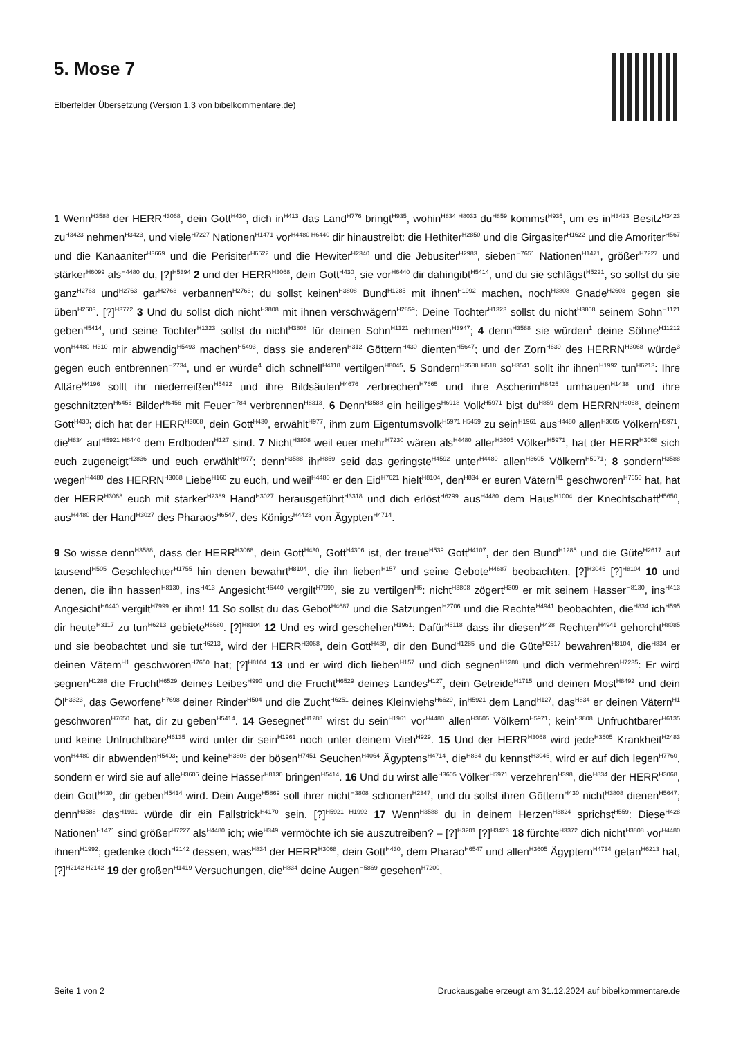5. Mose 7
Elberfelder Übersetzung (Version 1.3 von bibelkommentare.de)
1 Wenn<sup>H3588</sup> der HERR<sup>H3068</sup>, dein Gott<sup>H430</sup>, dich in<sup>H413</sup> das Land<sup>H776</sup> bringt<sup>H935</sup>, wohin<sup>H834 H8033</sup> du<sup>H859</sup> kommst<sup>H935</sup>, um es in<sup>H3423</sup> Besitz<sup>H3423</sup> zu<sup>H3423</sup> nehmen<sup>H3423</sup>, und viele<sup>H7227</sup> Nationen<sup>H1471</sup> vor<sup>H4480 H6440</sup> dir hinaustreibt: die Hethiter<sup>H2850</sup> und die Girgasiter<sup>H1622</sup> und die Amoriter<sup>H567</sup> und die Kanaaniter<sup>H3669</sup> und die Perisiter<sup>H6522</sup> und die Hewiter<sup>H2340</sup> und die Jebusiter<sup>H2983</sup>, sieben<sup>H7651</sup> Nationen<sup>H1471</sup>, größer<sup>H7227</sup> und stärker<sup>H6099</sup> als<sup>H4480</sup> du, [?]<sup>H5394</sup> 2 und der HERR<sup>H3068</sup>, dein Gott<sup>H430</sup>, sie vor<sup>H6440</sup> dir dahingibt<sup>H5414</sup>, und du sie schlägst<sup>H5221</sup>, so sollst du sie ganz<sup>H2763</sup> und<sup>H2763</sup> gar<sup>H2763</sup> verbannen<sup>H2763</sup>; du sollst keinen<sup>H3808</sup> Bund<sup>H1285</sup> mit ihnen<sup>H1992</sup> machen, noch<sup>H3808</sup> Gnade<sup>H2603</sup> gegen sie üben<sup>H2603</sup>. [?]<sup>H3772</sup> 3 Und du sollst dich nicht<sup>H3808</sup> mit ihnen verschwägern<sup>H2859</sup>: Deine Tochter<sup>H1323</sup> sollst du nicht<sup>H3808</sup> seinem Sohn<sup>H1121</sup> geben<sup>H5414</sup>, und seine Tochter<sup>H1323</sup> sollst du nicht<sup>H3808</sup> für deinen Sohn<sup>H1121</sup> nehmen<sup>H3947</sup>; 4 denn<sup>H3588</sup> sie würden<sup>1</sup> deine Söhne<sup>H11212</sup> von<sup>H4480 H310</sup> mir abwendig<sup>H5493</sup> machen<sup>H5493</sup>, dass sie anderen<sup>H312</sup> Göttern<sup>H430</sup> dienten<sup>H5647</sup>; und der Zorn<sup>H639</sup> des HERRN<sup>H3068</sup> würde<sup>3</sup> gegen euch entbrennen<sup>H2734</sup>, und er würde<sup>4</sup> dich schnell<sup>H4118</sup> vertilgen<sup>H8045</sup>. 5 Sondern<sup>H3588 H518</sup> so<sup>H3541</sup> sollt ihr ihnen<sup>H1992</sup> tun<sup>H6213</sup>: Ihre Altäre<sup>H4196</sup> sollt ihr niederreißen<sup>H5422</sup> und ihre Bildsäulen<sup>H4676</sup> zerbrechen<sup>H7665</sup> und ihre Ascherim<sup>H8425</sup> umhauen<sup>H1438</sup> und ihre geschnitzten<sup>H6456</sup> Bilder<sup>H6456</sup> mit Feuer<sup>H784</sup> verbrennen<sup>H8313</sup>. 6 Denn<sup>H3588</sup> ein heiliges<sup>H6918</sup> Volk<sup>H5971</sup> bist du<sup>H859</sup> dem HERRN<sup>H3068</sup>, deinem Gott<sup>H430</sup>; dich hat der HERR<sup>H3068</sup>, dein Gott<sup>H430</sup>, erwählt<sup>H977</sup>, ihm zum Eigentumsvolk<sup>H5971 H5459</sup> zu sein<sup>H1961</sup> aus<sup>H4480</sup> allen<sup>H3605</sup> Völkern<sup>H5971</sup>, die<sup>H834</sup> auf<sup>H5921 H6440</sup> dem Erdboden<sup>H127</sup> sind. 7 Nicht<sup>H3808</sup> weil euer mehr<sup>H7230</sup> wären als<sup>H4480</sup> aller<sup>H3605</sup> Völker<sup>H5971</sup>, hat der HERR<sup>H3068</sup> sich euch zugeneigt<sup>H2836</sup> und euch erwählt<sup>H977</sup>; denn<sup>H3588</sup> ihr<sup>H859</sup> seid das geringste<sup>H4592</sup> unter<sup>H4480</sup> allen<sup>H3605</sup> Völkern<sup>H5971</sup>; 8 sondern<sup>H3588</sup> wegen<sup>H4480</sup> des HERRN<sup>H3068</sup> Liebe<sup>H160</sup> zu euch, und weil<sup>H4480</sup> er den Eid<sup>H7621</sup> hielt<sup>H8104</sup>, den<sup>H834</sup> er euren Vätern<sup>H1</sup> geschworen<sup>H7650</sup> hat, hat der HERR<sup>H3068</sup> euch mit starker<sup>H2389</sup> Hand<sup>H3027</sup> herausgeführt<sup>H3318</sup> und dich erlöst<sup>H6299</sup> aus<sup>H4480</sup> dem Haus<sup>H1004</sup> der Knechtschaft<sup>H5650</sup>, aus<sup>H4480</sup> der Hand<sup>H3027</sup> des Pharaos<sup>H6547</sup>, des Königs<sup>H4428</sup> von Ägypten<sup>H4714</sup>.
9 So wisse denn<sup>H3588</sup>, dass der HERR<sup>H3068</sup>, dein Gott<sup>H430</sup>, Gott<sup>H4306</sup> ist, der treue<sup>H539</sup> Gott<sup>H4107</sup>, der den Bund<sup>H1285</sup> und die Güte<sup>H2617</sup> auf tausend<sup>H505</sup> Geschlechter<sup>H1755</sup> hin denen bewahrt<sup>H8104</sup>, die ihn lieben<sup>H157</sup> und seine Gebote<sup>H4687</sup> beobachten, [?]<sup>H3045</sup> [?]<sup>H8104</sup> 10 und denen, die ihn hassen<sup>H8130</sup>, ins<sup>H413</sup> Angesicht<sup>H6440</sup> vergilt<sup>H7999</sup>, sie zu vertilgen<sup>H6</sup>: nicht<sup>H3808</sup> zögert<sup>H309</sup> er mit seinem Hasser<sup>H8130</sup>, ins<sup>H413</sup> Angesicht<sup>H6440</sup> vergilt<sup>H7999</sup> er ihm! 11 So sollst du das Gebot<sup>H4687</sup> und die Satzungen<sup>H2706</sup> und die Rechte<sup>H4941</sup> beobachten, die<sup>H834</sup> ich<sup>H595</sup> dir heute<sup>H3117</sup> zu tun<sup>H6213</sup> gebiete<sup>H6680</sup>. [?]<sup>H8104</sup> 12 Und es wird geschehen<sup>H1961</sup>: Dafür<sup>H6118</sup> dass ihr diesen<sup>H428</sup> Rechten<sup>H4941</sup> gehorcht<sup>H8085</sup> und sie beobachtet und sie tut<sup>H6213</sup>, wird der HERR<sup>H3068</sup>, dein Gott<sup>H430</sup>, dir den Bund<sup>H1285</sup> und die Güte<sup>H2617</sup> bewahren<sup>H8104</sup>, die<sup>H834</sup> er deinen Vätern<sup>H1</sup> geschworen<sup>H7650</sup> hat; [?]<sup>H8104</sup> 13 und er wird dich lieben<sup>H157</sup> und dich segnen<sup>H1288</sup> und dich vermehren<sup>H7235</sup>: Er wird segnen<sup>H1288</sup> die Frucht<sup>H6529</sup> deines Leibes<sup>H990</sup> und die Frucht<sup>H6529</sup> deines Landes<sup>H127</sup>, dein Getreide<sup>H1715</sup> und deinen Most<sup>H8492</sup> und dein Öl<sup>H3323</sup>, das Geworfene<sup>H7698</sup> deiner Rinder<sup>H504</sup> und die Zucht<sup>H6251</sup> deines Kleinviehs<sup>H6629</sup>, in<sup>H5921</sup> dem Land<sup>H127</sup>, das<sup>H834</sup> er deinen Vätern<sup>H1</sup> geschworen<sup>H7650</sup> hat, dir zu geben<sup>H5414</sup>. 14 Gesegnet<sup>H1288</sup> wirst du sein<sup>H1961</sup> vor<sup>H4480</sup> allen<sup>H3605</sup> Völkern<sup>H5971</sup>; kein<sup>H3808</sup> Unfruchtbarer<sup>H6135</sup> und keine Unfruchtbare<sup>H6135</sup> wird unter dir sein<sup>H1961</sup> noch unter deinem Vieh<sup>H929</sup>. 15 Und der HERR<sup>H3068</sup> wird jede<sup>H3605</sup> Krankheit<sup>H2483</sup> von<sup>H4480</sup> dir abwenden<sup>H5493</sup>; und keine<sup>H3808</sup> der bösen<sup>H7451</sup> Seuchen<sup>H4064</sup> Ägyptens<sup>H4714</sup>, die<sup>H834</sup> du kennst<sup>H3045</sup>, wird er auf dich legen<sup>H7760</sup>, sondern er wird sie auf alle<sup>H3605</sup> deine Hasser<sup>H8130</sup> bringen<sup>H5414</sup>. 16 Und du wirst alle<sup>H3605</sup> Völker<sup>H5971</sup> verzehren<sup>H398</sup>, die<sup>H834</sup> der HERR<sup>H3068</sup>, dein Gott<sup>H430</sup>, dir geben<sup>H5414</sup> wird. Dein Auge<sup>H5869</sup> soll ihrer nicht<sup>H3808</sup> schonen<sup>H2347</sup>, und du sollst ihren Göttern<sup>H430</sup> nicht<sup>H3808</sup> dienen<sup>H5647</sup>; denn<sup>H3588</sup> das<sup>H1931</sup> würde dir ein Fallstrick<sup>H4170</sup> sein. [?]<sup>H5921 H1992</sup> 17 Wenn<sup>H3588</sup> du in deinem Herzen<sup>H3824</sup> sprichst<sup>H559</sup>: Diese<sup>H428</sup> Nationen<sup>H1471</sup> sind größer<sup>H7227</sup> als<sup>H4480</sup> ich; wie<sup>H349</sup> vermöchte ich sie auszutreiben? – [?]<sup>H3201</sup> [?]<sup>H3423</sup> 18 fürchte<sup>H3372</sup> dich nicht<sup>H3808</sup> vor<sup>H4480</sup> ihnen<sup>H1992</sup>; gedenke doch<sup>H2142</sup> dessen, was<sup>H834</sup> der HERR<sup>H3068</sup>, dein Gott<sup>H430</sup>, dem Pharao<sup>H6547</sup> und allen<sup>H3605</sup> Ägyptern<sup>H4714</sup> getan<sup>H6213</sup> hat, [?]<sup>H2142 H2142</sup> 19 der großen<sup>H1419</sup> Versuchungen, die<sup>H834</sup> deine Augen<sup>H5869</sup> gesehen<sup>H7200</sup>,
Seite 1 von 2 Druckausgabe erzeugt am 31.12.2024 auf bibelkommentare.de